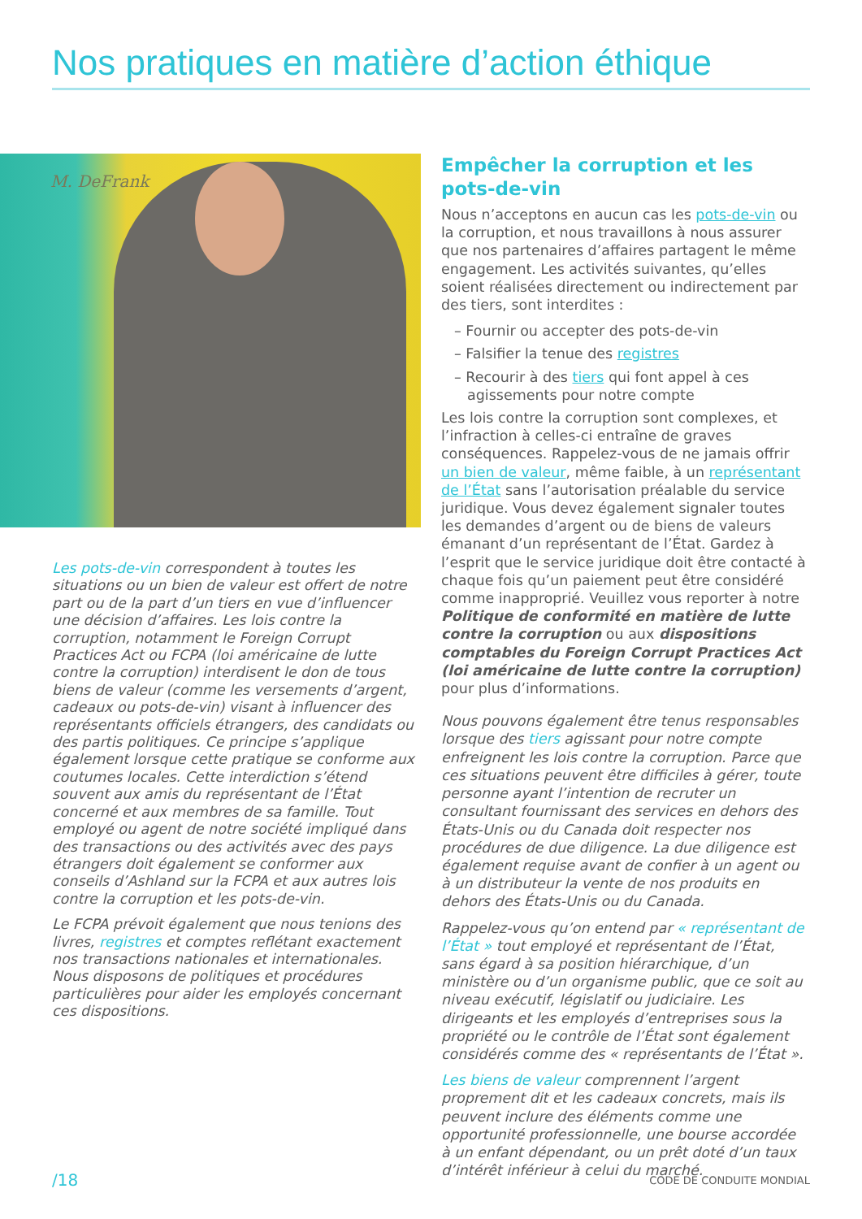Nos pratiques en matière d’action éthique
M. DeFrank
Les pots-de-vin correspondent à toutes les situations ou un bien de valeur est offert de notre part ou de la part d’un tiers en vue d’influencer une décision d’affaires. Les lois contre la corruption, notamment le Foreign Corrupt Practices Act ou FCPA (loi américaine de lutte contre la corruption) interdisent le don de tous biens de valeur (comme les versements d’argent, cadeaux ou pots-de-vin) visant à influencer des représentants officiels étrangers, des candidats ou des partis politiques. Ce principe s’applique également lorsque cette pratique se conforme aux coutumes locales. Cette interdiction s’étend souvent aux amis du représentant de l’État concerné et aux membres de sa famille. Tout employé ou agent de notre société impliqué dans des transactions ou des activités avec des pays étrangers doit également se conformer aux conseils d’Ashland sur la FCPA et aux autres lois contre la corruption et les pots-de-vin.
Le FCPA prévoit également que nous tenions des livres, registres et comptes reflétant exactement nos transactions nationales et internationales. Nous disposons de politiques et procédures particulières pour aider les employés concernant ces dispositions.
Empêcher la corruption et les pots-de-vin
Nous n’acceptons en aucun cas les pots-de-vin ou la corruption, et nous travaillons à nous assurer que nos partenaires d’affaires partagent le même engagement. Les activités suivantes, qu’elles soient réalisées directement ou indirectement par des tiers, sont interdites :
– Fournir ou accepter des pots-de-vin
– Falsifier la tenue des registres
– Recourir à des tiers qui font appel à ces agissements pour notre compte
Les lois contre la corruption sont complexes, et l’infraction à celles-ci entraîne de graves conséquences. Rappelez-vous de ne jamais offrir un bien de valeur, même faible, à un représentant de l’État sans l’autorisation préalable du service juridique. Vous devez également signaler toutes les demandes d’argent ou de biens de valeurs émanant d’un représentant de l’État. Gardez à l’esprit que le service juridique doit être contacté à chaque fois qu’un paiement peut être considéré comme inapproprié. Veuillez vous reporter à notre Politique de conformité en matière de lutte contre la corruption ou aux dispositions comptables du Foreign Corrupt Practices Act (loi américaine de lutte contre la corruption) pour plus d’informations.
Nous pouvons également être tenus responsables lorsque des tiers agissant pour notre compte enfreignent les lois contre la corruption. Parce que ces situations peuvent être difficiles à gérer, toute personne ayant l’intention de recruter un consultant fournissant des services en dehors des États-Unis ou du Canada doit respecter nos procédures de due diligence. La due diligence est également requise avant de confier à un agent ou à un distributeur la vente de nos produits en dehors des États-Unis ou du Canada.
Rappelez-vous qu’on entend par « représentant de l’État » tout employé et représentant de l’État, sans égard à sa position hiérarchique, d’un ministère ou d’un organisme public, que ce soit au niveau exécutif, législatif ou judiciaire. Les dirigeants et les employés d’entreprises sous la propriété ou le contrôle de l’État sont également considérés comme des « représentants de l’État ».
Les biens de valeur comprennent l’argent proprement dit et les cadeaux concrets, mais ils peuvent inclure des éléments comme une opportunité professionnelle, une bourse accordée à un enfant dépendant, ou un prêt doté d’un taux d’intérêt inférieur à celui du marché.
/18 CODE DE CONDUITE MONDIAL